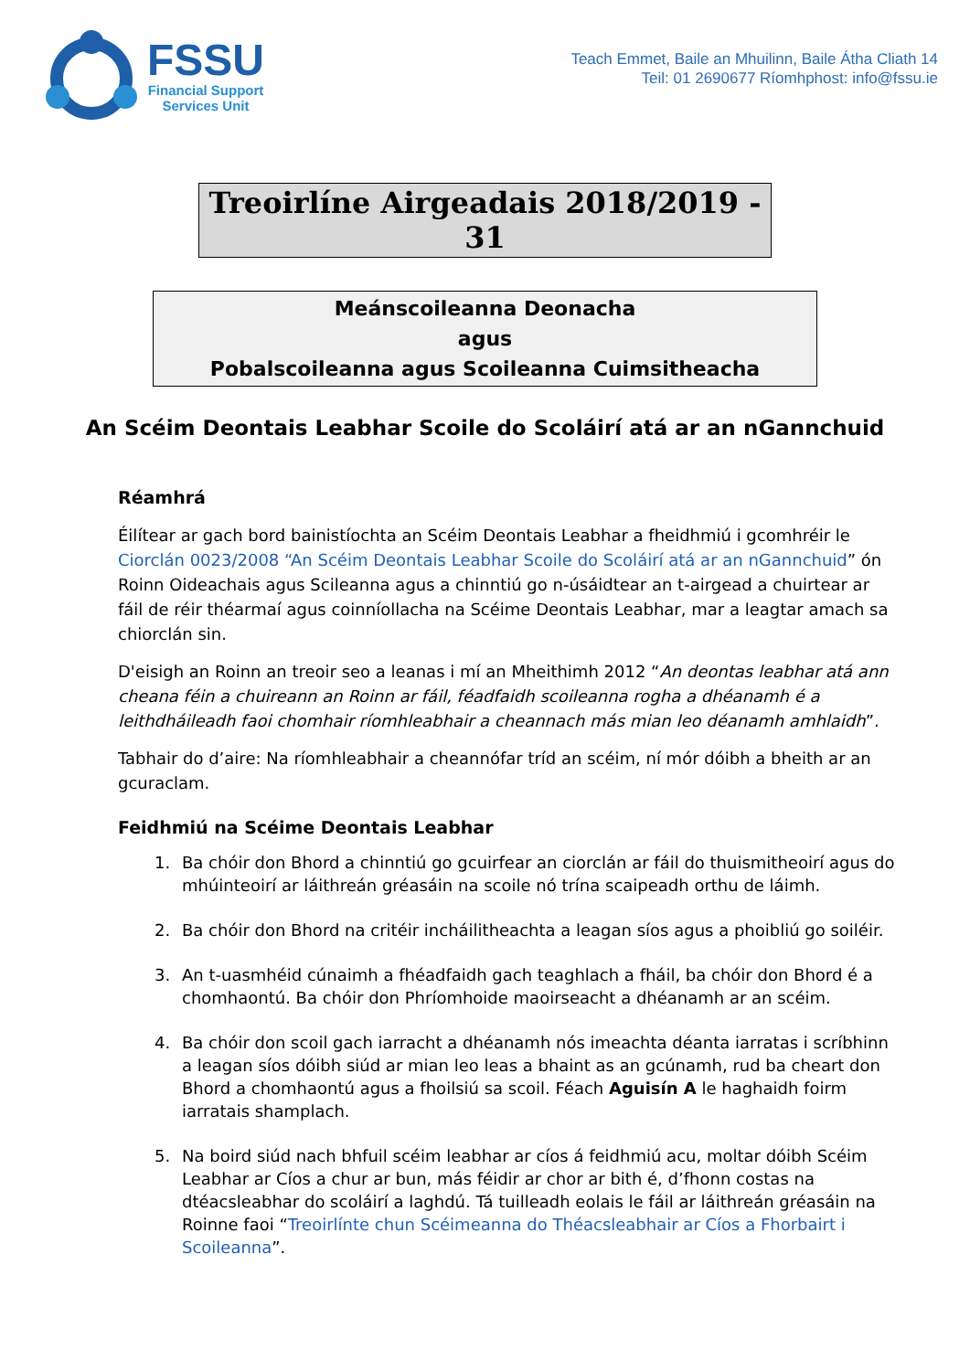FSSU
Financial Support
Services Unit
Teach Emmet, Baile an Mhuilinn, Baile Átha Cliath 14
Teil: 01 2690677 Ríomhphost: info@fssu.ie
Treoirlíne Airgeadais 2018/2019 - 31
Meánscoileanna Deonacha
agus
Pobalscoileanna agus Scoileanna Cuimsitheacha
An Scéim Deontais Leabhar Scoile do Scoláirí atá ar an nGannchuid
Réamhrá
Éilítear ar gach bord bainistíochta an Scéim Deontais Leabhar a fheidhmiú i gcomhréir le Ciorclán 0023/2008 “An Scéim Deontais Leabhar Scoile do Scoláirí atá ar an nGannchuid” ón Roinn Oideachais agus Scileanna agus a chinntiú go n-úsáidtear an t-airgead a chuirtear ar fáil de réir théarmaí agus coinníollacha na Scéime Deontais Leabhar, mar a leagtar amach sa chiorclán sin.
D'eisigh an Roinn an treoir seo a leanas i mí an Mheithimh 2012 “An deontas leabhar atá ann cheana féin a chuireann an Roinn ar fáil, féadfaidh scoileanna rogha a dhéanamh é a leithdháileadh faoi chomhair ríomhleabhair a cheannach más mian leo déanamh amhlaidh”.
Tabhair do d’aire: Na ríomhleabhair a cheannófar tríd an scéim, ní mór dóibh a bheith ar an gcuraclam.
Feidhmiú na Scéime Deontais Leabhar
1. Ba chóir don Bhord a chinntiú go gcuirfear an ciorclán ar fáil do thuismitheoirí agus do mhúinteoirí ar láithreán gréasáin na scoile nó trína scaipeadh orthu de láimh.
2. Ba chóir don Bhord na critéir incháilitheachta a leagan síos agus a phoibliú go soiléir.
3. An t-uasmhéid cúnaimh a fhéadfaidh gach teaghlach a fháil, ba chóir don Bhord é a chomhaontú. Ba chóir don Phríomhoide maoirseacht a dhéanamh ar an scéim.
4. Ba chóir don scoil gach iarracht a dhéanamh nós imeachta déanta iarratas i scríbhinn a leagan síos dóibh siúd ar mian leo leas a bhaint as an gcúnamh, rud ba cheart don Bhord a chomhaontú agus a fhoilsiú sa scoil. Féach Aguisín A le haghaidh foirm iarratais shamplach.
5. Na boird siúd nach bhfuil scéim leabhar ar cíos á feidhmiú acu, moltar dóibh Scéim Leabhar ar Cíos a chur ar bun, más féidir ar chor ar bith é, d’fhonn costas na dtéacsleabhar do scoláirí a laghdú. Tá tuilleadh eolais le fáil ar láithreán gréasáin na Roinne faoi “Treoirlínte chun Scéimeanna do Théacsleabhair ar Cíos a Fhorbairt i Scoileanna”.